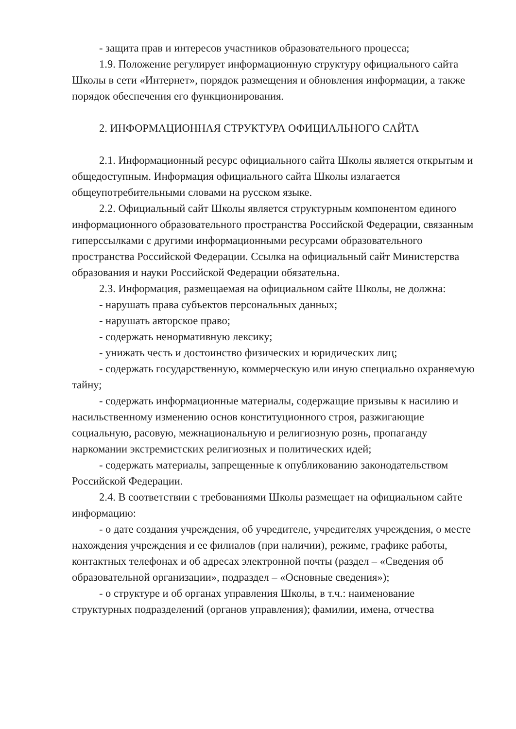- защита прав и интересов участников образовательного процесса;
1.9. Положение регулирует информационную структуру официального сайта Школы в сети «Интернет», порядок размещения и обновления информации, а также порядок обеспечения его функционирования.
2. ИНФОРМАЦИОННАЯ СТРУКТУРА ОФИЦИАЛЬНОГО САЙТА
2.1. Информационный ресурс официального сайта Школы является открытым и общедоступным. Информация официального сайта Школы излагается общеупотребительными словами на русском языке.
2.2. Официальный сайт Школы является структурным компонентом единого информационного образовательного пространства Российской Федерации, связанным гиперссылками с другими информационными ресурсами образовательного пространства Российской Федерации. Ссылка на официальный сайт Министерства образования и науки Российской Федерации обязательна.
2.3. Информация, размещаемая на официальном сайте Школы, не должна:
- нарушать права субъектов персональных данных;
- нарушать авторское право;
- содержать ненормативную лексику;
- унижать честь и достоинство физических и юридических лиц;
- содержать государственную, коммерческую или иную специально охраняемую тайну;
- содержать информационные материалы, содержащие призывы к насилию и насильственному изменению основ конституционного строя, разжигающие социальную, расовую, межнациональную и религиозную рознь, пропаганду наркомании экстремистских религиозных и политических идей;
- содержать материалы, запрещенные к опубликованию законодательством Российской Федерации.
2.4. В соответствии с требованиями Школы размещает на официальном сайте информацию:
- о дате создания учреждения, об учредителе, учредителях учреждения, о месте нахождения учреждения и ее филиалов (при наличии), режиме, графике работы, контактных телефонах и об адресах электронной почты (раздел – «Сведения об образовательной организации», подраздел – «Основные сведения»);
- о структуре и об органах управления Школы, в т.ч.: наименование структурных подразделений (органов управления); фамилии, имена, отчества